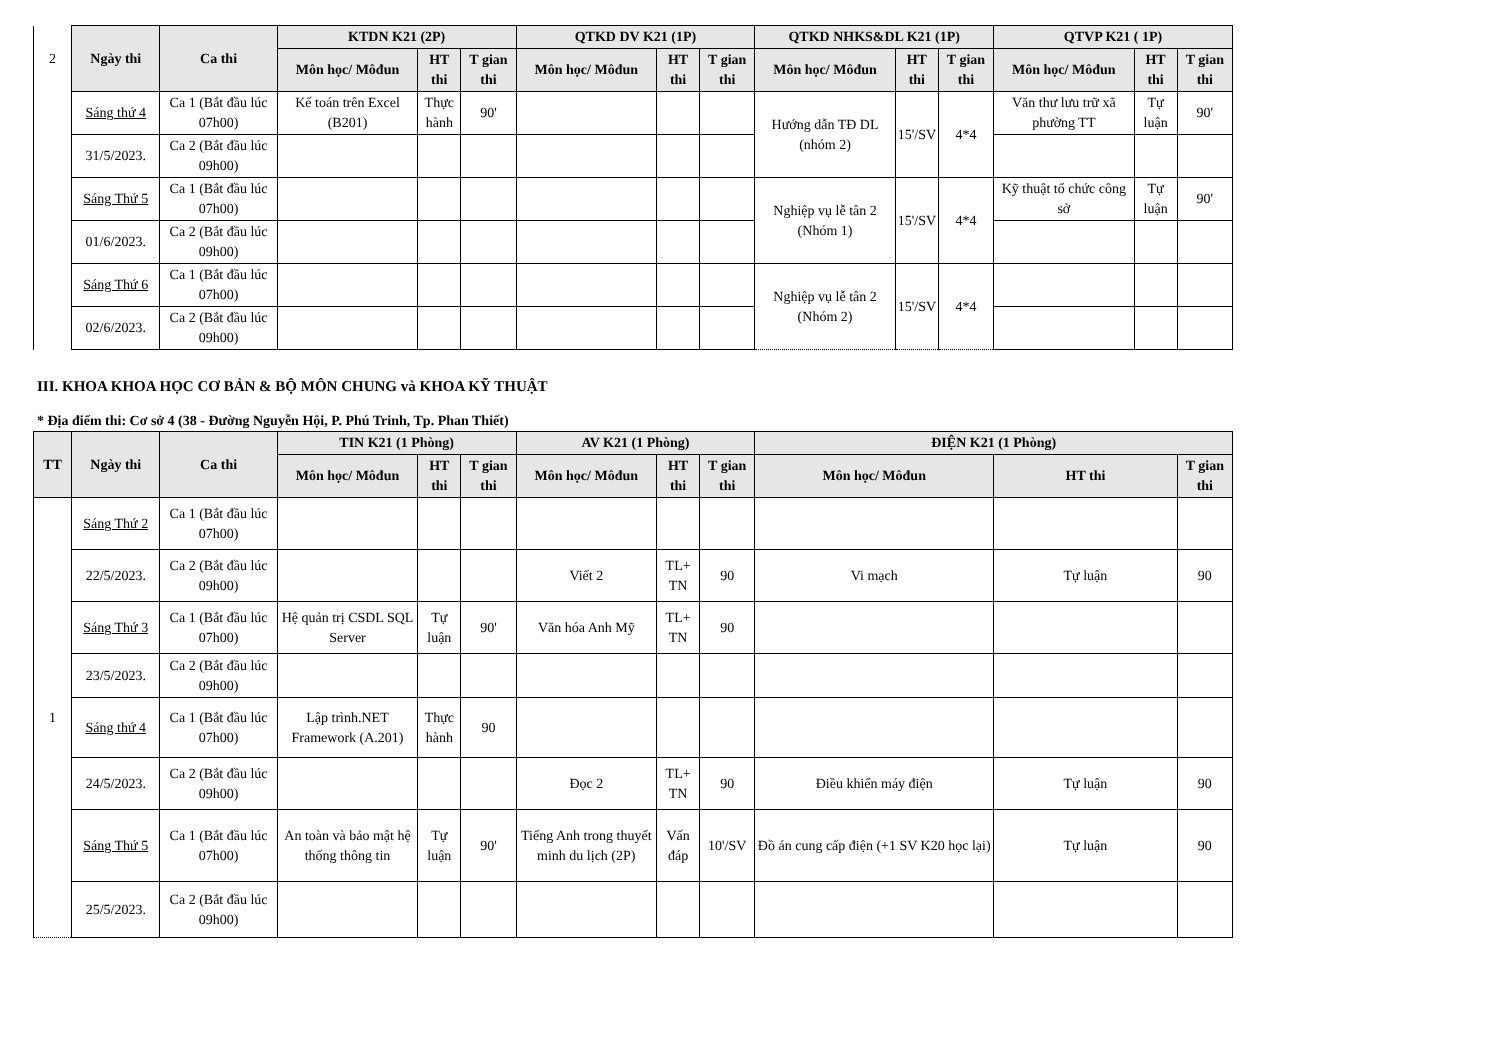| 2 | Ngày thi | Ca thi | KTDN K21 (2P) | | | QTKD DV K21 (1P) | | | QTKD NHKS&DL K21 (1P) | | | QTVP K21 ( 1P) | | |
| | | | Môn học/ Môđun | HT thi | T gian thi | Môn học/ Môđun | HT thi | T gian thi | Môn học/ Môđun | HT thi | T gian thi | Môn học/ Môđun | HT thi | T gian thi |
| | Sáng thứ 4 | Ca 1 (Bắt đầu lúc 07h00) | Kế toán trên Excel (B201) | Thực hành | 90' | | | | Hướng dẫn TĐ DL (nhóm 2) | 15'/SV | 4*4 | Văn thư lưu trữ xã phường TT | Tự luận | 90' |
| | 31/5/2023. | Ca 2 (Bắt đầu lúc 09h00) | | | | | | | | | | | | |
| | Sáng Thứ 5 | Ca 1 (Bắt đầu lúc 07h00) | | | | | | | Nghiệp vụ lễ tân 2 (Nhóm 1) | 15'/SV | 4*4 | Kỹ thuật tổ chức công sở | Tự luận | 90' |
| | 01/6/2023. | Ca 2 (Bắt đầu lúc 09h00) | | | | | | | | | | | | |
| | Sáng Thứ 6 | Ca 1 (Bắt đầu lúc 07h00) | | | | | | | Nghiệp vụ lễ tân 2 (Nhóm 2) | 15'/SV | 4*4 | | | |
| | 02/6/2023. | Ca 2 (Bắt đầu lúc 09h00) | | | | | | | | | | | | |
III. KHOA KHOA HỌC CƠ BẢN & BỘ MÔN CHUNG và KHOA KỸ THUẬT
* Địa điểm thi: Cơ sở 4 (38 - Đường Nguyễn Hội, P. Phú Trinh, Tp. Phan Thiết)
| TT | Ngày thi | Ca thi | TIN K21 (1 Phòng) | | | AV K21 (1 Phòng) | | | ĐIỆN K21 (1 Phòng) | | |
| --- | --- | --- | --- | --- | --- | --- | --- | --- | --- | --- | --- |
| | | | Môn học/ Môđun | HT thi | T gian thi | Môn học/ Môđun | HT thi | T gian thi | Môn học/ Môđun | HT thi | T gian thi |
| 1 | Sáng Thứ 2 | Ca 1 (Bắt đầu lúc 07h00) | | | | | | | | | |
| | 22/5/2023. | Ca 2 (Bắt đầu lúc 09h00) | | | | Viết 2 | TL+ TN | 90 | Vi mạch | Tự luận | 90 |
| | Sáng Thứ 3 | Ca 1 (Bắt đầu lúc 07h00) | Hệ quản trị CSDL SQL Server | Tự luận | 90' | Văn hóa Anh Mỹ | TL+ TN | 90 | | | |
| | 23/5/2023. | Ca 2 (Bắt đầu lúc 09h00) | | | | | | | | | |
| | Sáng thứ 4 | Ca 1 (Bắt đầu lúc 07h00) | Lập trình.NET Framework (A.201) | Thực hành | 90 | | | | | | |
| | 24/5/2023. | Ca 2 (Bắt đầu lúc 09h00) | | | | Đọc 2 | TL+ TN | 90 | Điều khiển máy điện | Tự luận | 90 |
| | Sáng Thứ 5 | Ca 1 (Bắt đầu lúc 07h00) | An toàn và bảo mật hệ thống thông tin | Tự luận | 90' | Tiếng Anh trong thuyết minh du lịch (2P) | Vấn đáp | 10'/SV | Đồ án cung cấp điện (+1 SV K20 học lại) | Tự luận | 90 |
| | 25/5/2023. | Ca 2 (Bắt đầu lúc 09h00) | | | | | | | | | |